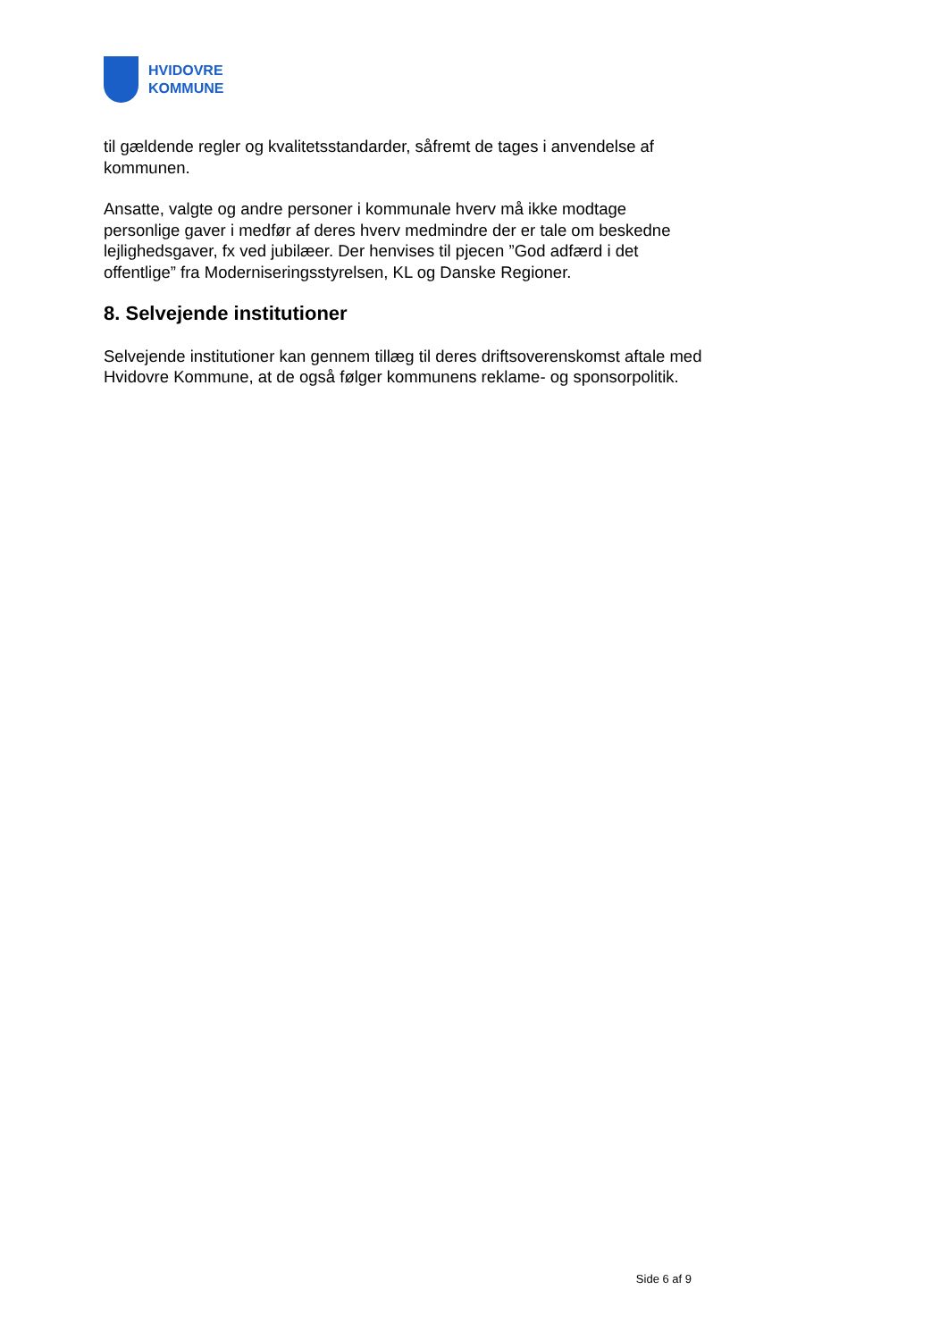HVIDOVRE
KOMMUNE
til gældende regler og kvalitetsstandarder, såfremt de tages i anvendelse af kommunen.
Ansatte, valgte og andre personer i kommunale hverv må ikke modtage personlige gaver i medfør af deres hverv medmindre der er tale om beskedne lejlighedsgaver, fx ved jubilæer. Der henvises til pjecen ”God adfærd i det offentlige” fra Moderniseringsstyrelsen, KL og Danske Regioner.
8. Selvejende institutioner
Selvejende institutioner kan gennem tillæg til deres driftsoverenskomst aftale med Hvidovre Kommune, at de også følger kommunens reklame- og sponsorpolitik.
Side 6 af 9